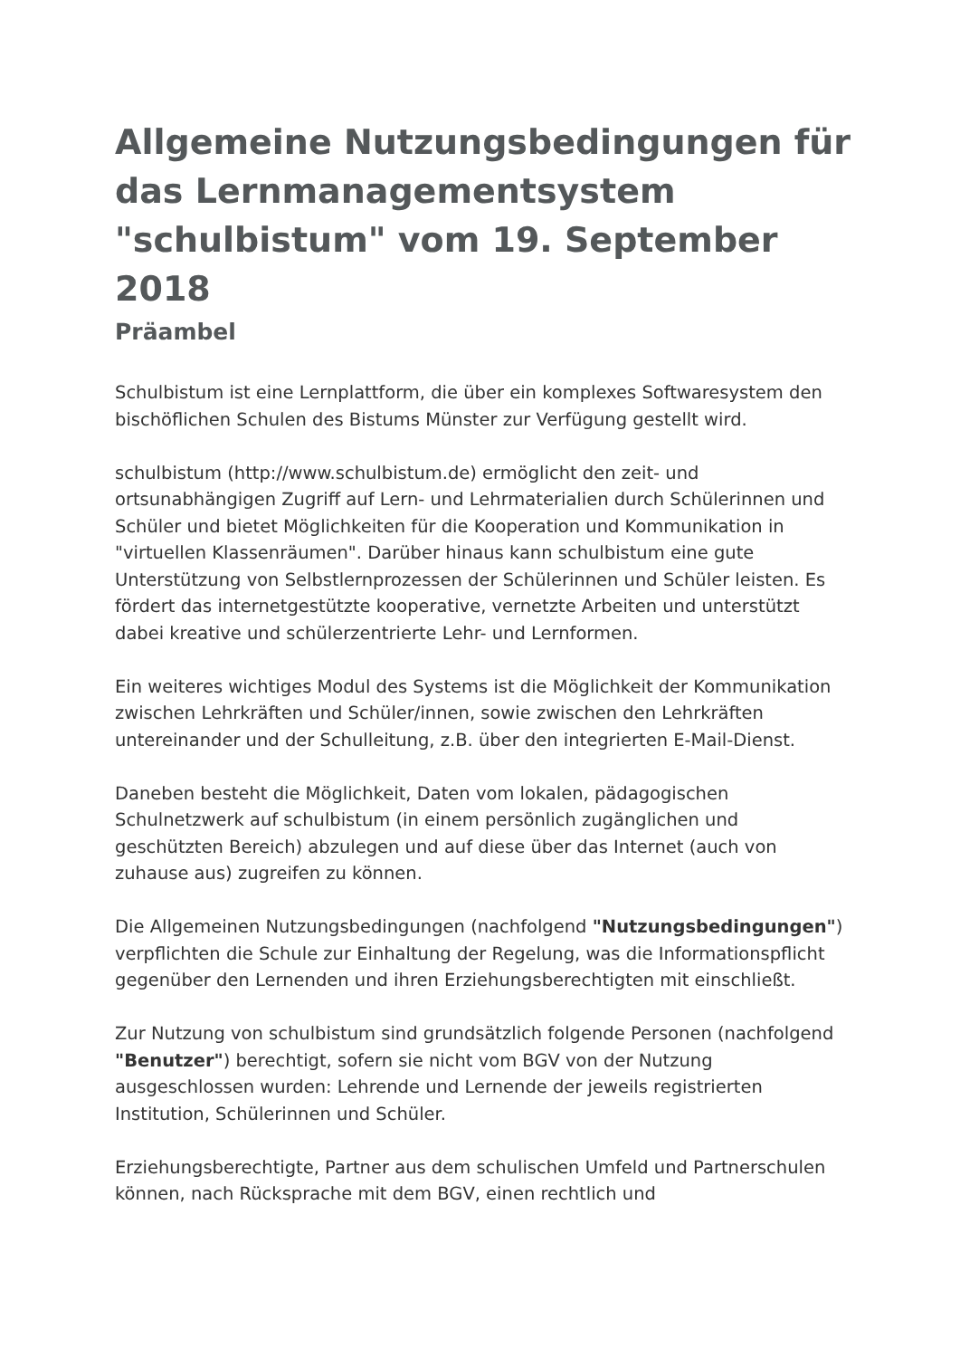Allgemeine Nutzungsbedingungen für das Lernmanagementsystem "schulbistum" vom 19. September 2018
Präambel
Schulbistum ist eine Lernplattform, die über ein komplexes Softwaresystem den bischöflichen Schulen des Bistums Münster zur Verfügung gestellt wird.
schulbistum (http://www.schulbistum.de) ermöglicht den zeit- und ortsunabhängigen Zugriff auf Lern- und Lehrmaterialien durch Schülerinnen und Schüler und bietet Möglichkeiten für die Kooperation und Kommunikation in "virtuellen Klassenräumen". Darüber hinaus kann schulbistum eine gute Unterstützung von Selbstlernprozessen der Schülerinnen und Schüler leisten. Es fördert das internetgestützte kooperative, vernetzte Arbeiten und unterstützt dabei kreative und schülerzentrierte Lehr- und Lernformen.
Ein weiteres wichtiges Modul des Systems ist die Möglichkeit der Kommunikation zwischen Lehrkräften und Schüler/innen, sowie zwischen den Lehrkräften untereinander und der Schulleitung, z.B. über den integrierten E-Mail-Dienst.
Daneben besteht die Möglichkeit, Daten vom lokalen, pädagogischen Schulnetzwerk auf schulbistum (in einem persönlich zugänglichen und geschützten Bereich) abzulegen und auf diese über das Internet (auch von zuhause aus) zugreifen zu können.
Die Allgemeinen Nutzungsbedingungen (nachfolgend "Nutzungsbedingungen") verpflichten die Schule zur Einhaltung der Regelung, was die Informationspflicht gegenüber den Lernenden und ihren Erziehungsberechtigten mit einschließt.
Zur Nutzung von schulbistum sind grundsätzlich folgende Personen (nachfolgend "Benutzer") berechtigt, sofern sie nicht vom BGV von der Nutzung ausgeschlossen wurden: Lehrende und Lernende der jeweils registrierten Institution, Schülerinnen und Schüler.
Erziehungsberechtigte, Partner aus dem schulischen Umfeld und Partnerschulen können, nach Rücksprache mit dem BGV, einen rechtlich und